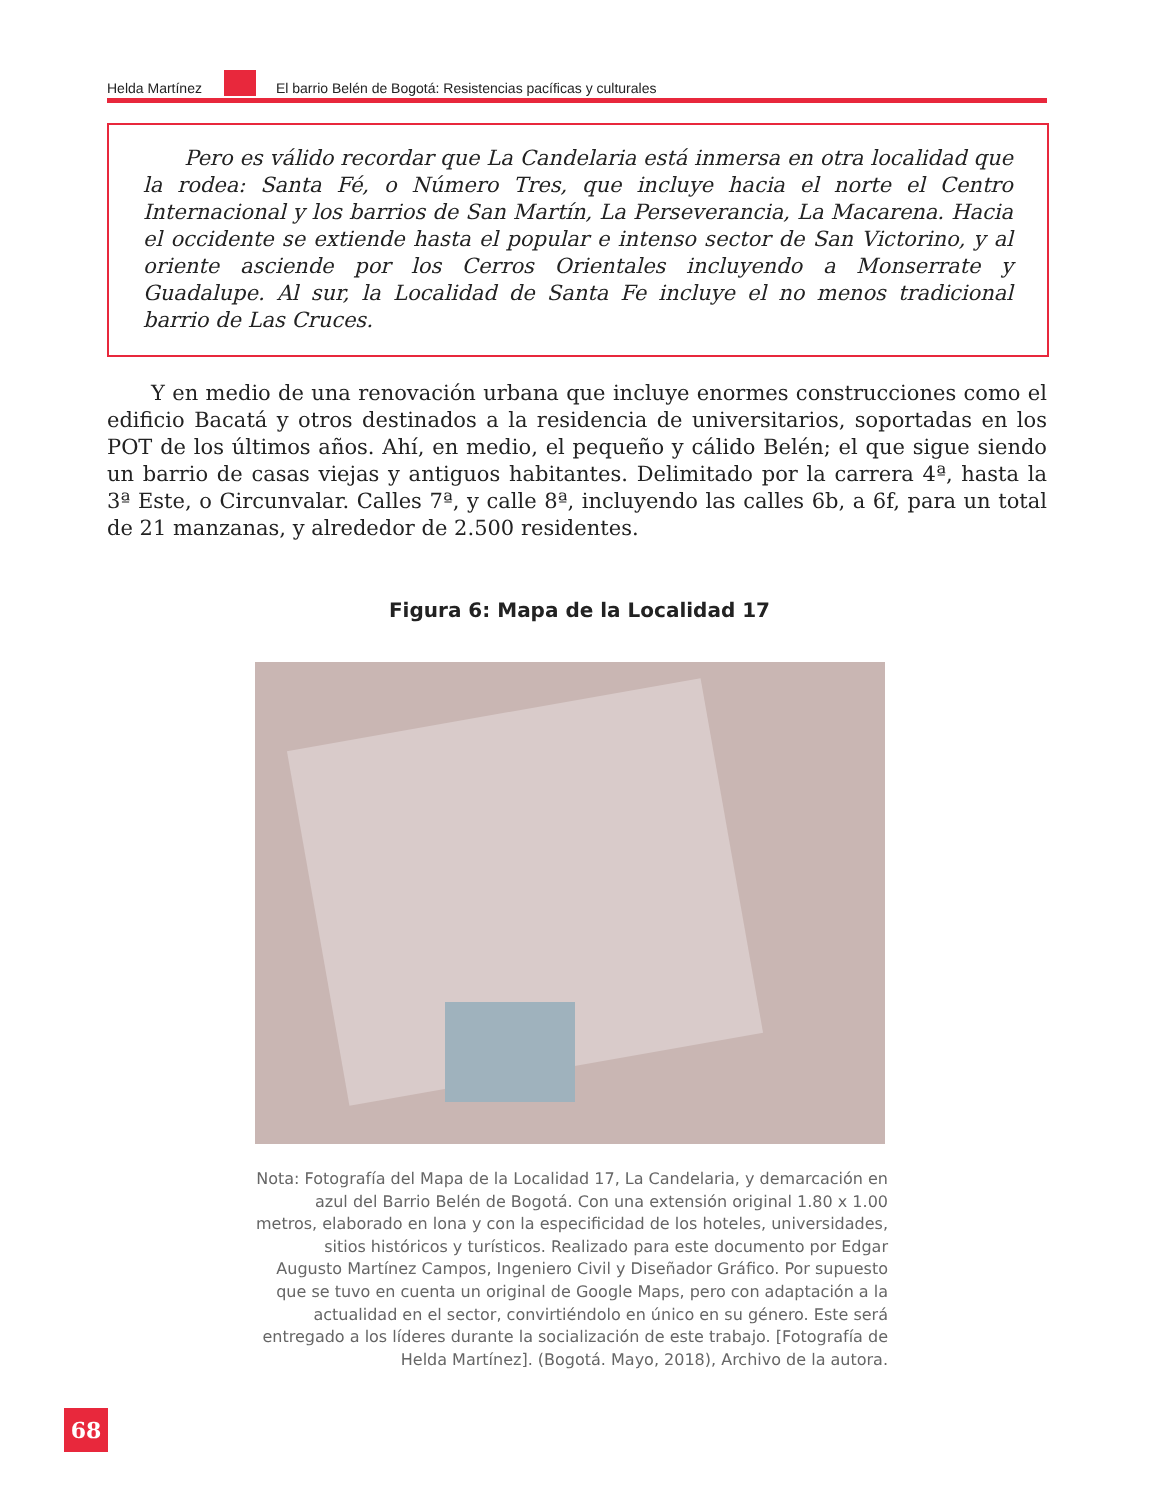Helda Martínez El barrio Belén de Bogotá: Resistencias pacíficas y culturales
Pero es válido recordar que La Candelaria está inmersa en otra localidad que la rodea: Santa Fé, o Número Tres, que incluye hacia el norte el Centro Internacional y los barrios de San Martín, La Perseverancia, La Macarena. Hacia el occidente se extiende hasta el popular e intenso sector de San Victorino, y al oriente asciende por los Cerros Orientales incluyendo a Monserrate y Guadalupe. Al sur, la Localidad de Santa Fe incluye el no menos tradicional barrio de Las Cruces.
Y en medio de una renovación urbana que incluye enormes construcciones como el edificio Bacatá y otros destinados a la residencia de universitarios, soportadas en los POT de los últimos años. Ahí, en medio, el pequeño y cálido Belén; el que sigue siendo un barrio de casas viejas y antiguos habitantes. Delimitado por la carrera 4ª, hasta la 3ª Este, o Circunvalar. Calles 7ª, y calle 8ª, incluyendo las calles 6b, a 6f, para un total de 21 manzanas, y alrededor de 2.500 residentes.
Figura 6: Mapa de la Localidad 17
Nota: Fotografía del Mapa de la Localidad 17, La Candelaria, y demarcación en azul del Barrio Belén de Bogotá. Con una extensión original 1.80 x 1.00 metros, elaborado en lona y con la especificidad de los hoteles, universidades, sitios históricos y turísticos. Realizado para este documento por Edgar Augusto Martínez Campos, Ingeniero Civil y Diseñador Gráfico. Por supuesto que se tuvo en cuenta un original de Google Maps, pero con adaptación a la actualidad en el sector, convirtiéndolo en único en su género. Este será entregado a los líderes durante la socialización de este trabajo. [Fotografía de Helda Martínez]. (Bogotá. Mayo, 2018), Archivo de la autora.
68